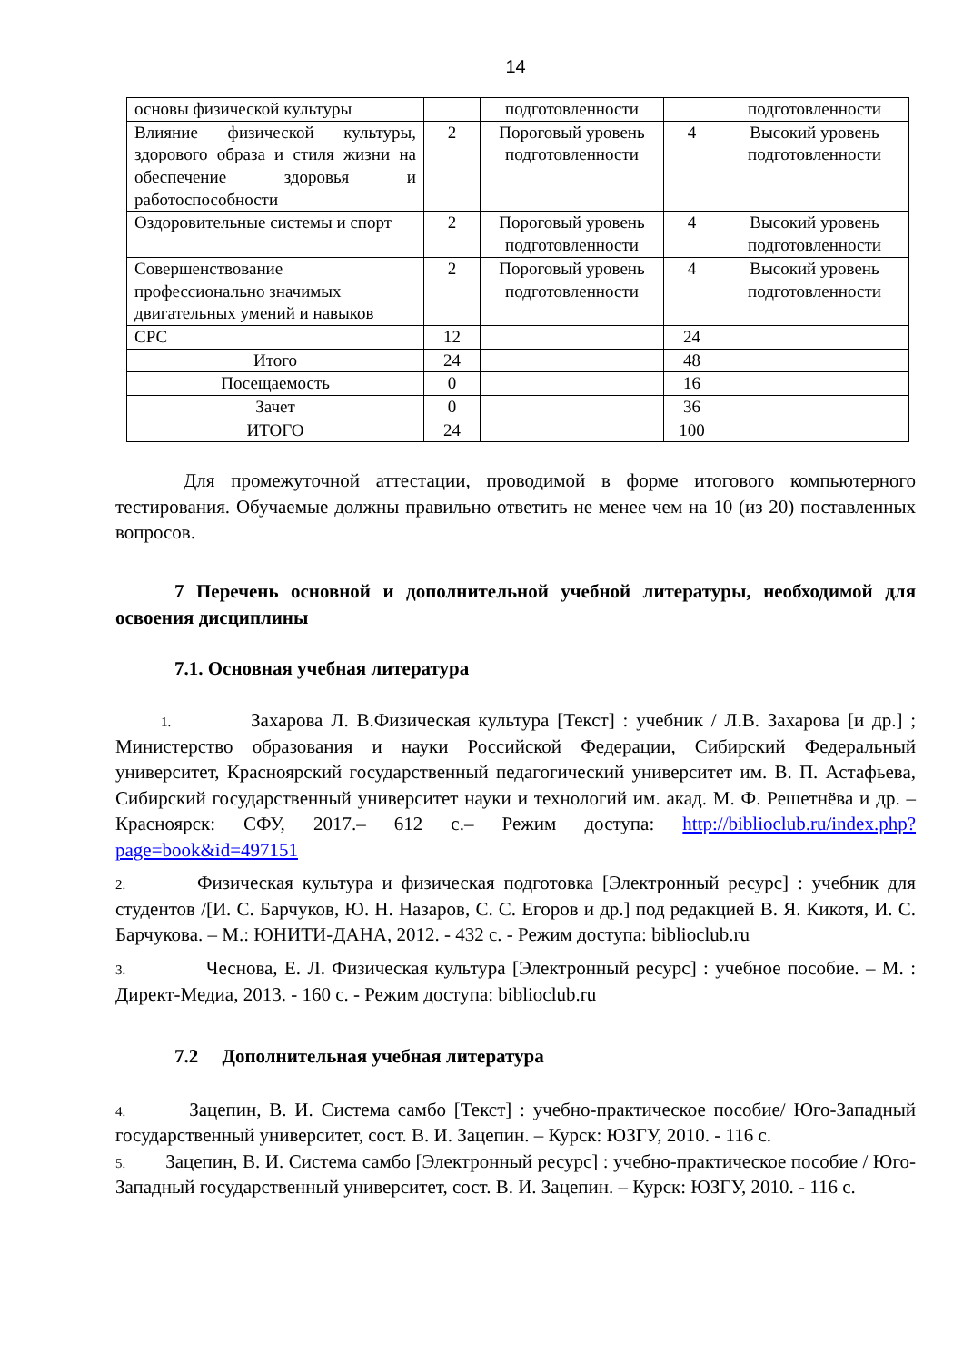14
| основы физической культуры | | подготовленности | | подготовленности |
| Влияние физической культуры, здорового образа и стиля жизни на обеспечение здоровья и работоспособности | 2 | Пороговый уровень подготовленности | 4 | Высокий уровень подготовленности |
| Оздоровительные системы и спорт | 2 | Пороговый уровень подготовленности | 4 | Высокий уровень подготовленности |
| Совершенствование профессионально значимых двигательных умений и навыков | 2 | Пороговый уровень подготовленности | 4 | Высокий уровень подготовленности |
| СРС | 12 | | 24 | |
| Итого | 24 | | 48 | |
| Посещаемость | 0 | | 16 | |
| Зачет | 0 | | 36 | |
| ИТОГО | 24 | | 100 | |
Для промежуточной аттестации, проводимой в форме итогового компьютерного тестирования. Обучаемые должны правильно ответить не менее чем на 10 (из 20) поставленных вопросов.
7 Перечень основной и дополнительной учебной литературы, необходимой для освоения дисциплины
7.1. Основная учебная литература
1. Захарова Л. В.Физическая культура [Текст] : учебник / Л.В. Захарова [и др.] ; Министерство образования и науки Российской Федерации, Сибирский Федеральный университет, Красноярский государственный педагогический университет им. В. П. Астафьева, Сибирский государственный университет науки и технологий им. акад. М. Ф. Решетнёва и др. – Красноярск: СФУ, 2017.– 612 с.– Режим доступа: http://biblioclub.ru/index.php?page=book&id=497151
2. Физическая культура и физическая подготовка [Электронный ресурс] : учебник для студентов /[И. С. Барчуков, Ю. Н. Назаров, С. С. Егоров и др.] под редакцией В. Я. Кикотя, И. С. Барчукова. – М.: ЮНИТИ-ДАНА, 2012. - 432 с. - Режим доступа: biblioclub.ru
3. Чеснова, Е. Л. Физическая культура [Электронный ресурс] : учебное пособие. – М. : Директ-Медиа, 2013. - 160 с. - Режим доступа: biblioclub.ru
7.2 Дополнительная учебная литература
4. Зацепин, В. И. Система самбо [Текст] : учебно-практическое пособие/ Юго-Западный государственный университет, сост. В. И. Зацепин. – Курск: ЮЗГУ, 2010. - 116 с.
5. Зацепин, В. И. Система самбо [Электронный ресурс] : учебно-практическое пособие / Юго-Западный государственный университет, сост. В. И. Зацепин. – Курск: ЮЗГУ, 2010. - 116 с.